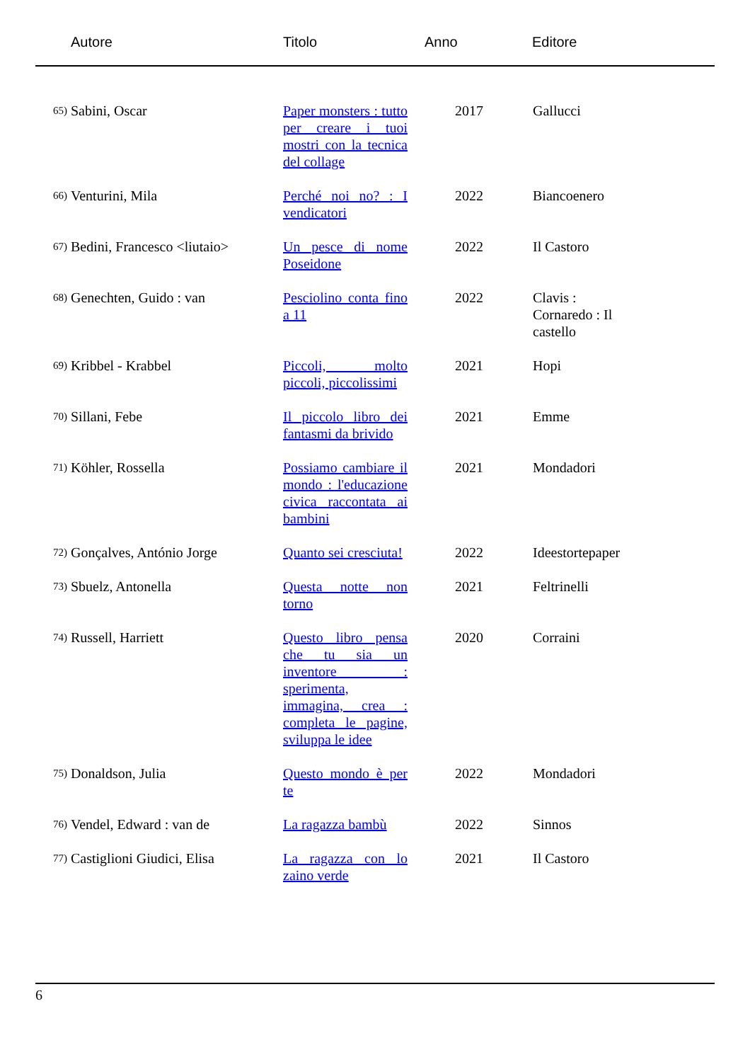Autore Titolo Anno Editore
| 65) | Sabini, Oscar | Paper monsters : tutto per creare i tuoi mostri con la tecnica del collage | 2017 | Gallucci |
| 66) | Venturini, Mila | Perché noi no? : I vendicatori | 2022 | Biancoenero |
| 67) | Bedini, Francesco <liutaio> | Un pesce di nome Poseidone | 2022 | Il Castoro |
| 68) | Genechten, Guido : van | Pesciolino conta fino a 11 | 2022 | Clavis : Cornaredo : Il castello |
| 69) | Kribbel - Krabbel | Piccoli, molto piccoli, piccolissimi | 2021 | Hopi |
| 70) | Sillani, Febe | Il piccolo libro dei fantasmi da brivido | 2021 | Emme |
| 71) | Köhler, Rossella | Possiamo cambiare il mondo : l'educazione civica raccontata ai bambini | 2021 | Mondadori |
| 72) | Gonçalves, António Jorge | Quanto sei cresciuta! | 2022 | Ideestortepaper |
| 73) | Sbuelz, Antonella | Questa notte non torno | 2021 | Feltrinelli |
| 74) | Russell, Harriett | Questo libro pensa che tu sia un inventore : sperimenta, immagina, crea : completa le pagine, sviluppa le idee | 2020 | Corraini |
| 75) | Donaldson, Julia | Questo mondo è per te | 2022 | Mondadori |
| 76) | Vendel, Edward : van de | La ragazza bambù | 2022 | Sinnos |
| 77) | Castiglioni Giudici, Elisa | La ragazza con lo zaino verde | 2021 | Il Castoro |
6